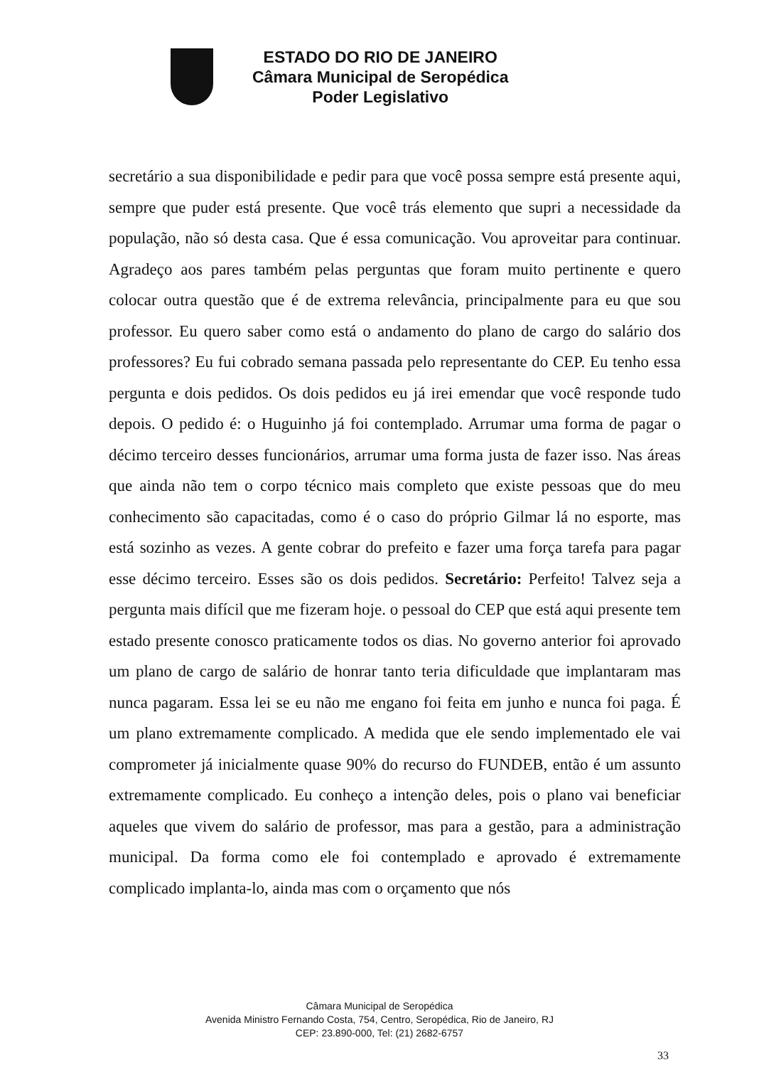ESTADO DO RIO DE JANEIRO
Câmara Municipal de Seropédica
Poder Legislativo
secretário a sua disponibilidade e pedir para que você possa sempre está presente aqui, sempre que puder está presente. Que você trás elemento que supri a necessidade da população, não só desta casa. Que é essa comunicação. Vou aproveitar para continuar. Agradeço aos pares também pelas perguntas que foram muito pertinente e quero colocar outra questão que é de extrema relevância, principalmente para eu que sou professor. Eu quero saber como está o andamento do plano de cargo do salário dos professores? Eu fui cobrado semana passada pelo representante do CEP. Eu tenho essa pergunta e dois pedidos. Os dois pedidos eu já irei emendar que você responde tudo depois. O pedido é: o Huguinho já foi contemplado. Arrumar uma forma de pagar o décimo terceiro desses funcionários, arrumar uma forma justa de fazer isso. Nas áreas que ainda não tem o corpo técnico mais completo que existe pessoas que do meu conhecimento são capacitadas, como é o caso do próprio Gilmar lá no esporte, mas está sozinho as vezes. A gente cobrar do prefeito e fazer uma força tarefa para pagar esse décimo terceiro. Esses são os dois pedidos. Secretário: Perfeito! Talvez seja a pergunta mais difícil que me fizeram hoje. o pessoal do CEP que está aqui presente tem estado presente conosco praticamente todos os dias. No governo anterior foi aprovado um plano de cargo de salário de honrar tanto teria dificuldade que implantaram mas nunca pagaram. Essa lei se eu não me engano foi feita em junho e nunca foi paga. É um plano extremamente complicado. A medida que ele sendo implementado ele vai comprometer já inicialmente quase 90% do recurso do FUNDEB, então é um assunto extremamente complicado. Eu conheço a intenção deles, pois o plano vai beneficiar aqueles que vivem do salário de professor, mas para a gestão, para a administração municipal. Da forma como ele foi contemplado e aprovado é extremamente complicado implanta-lo, ainda mas com o orçamento que nós
Câmara Municipal de Seropédica
Avenida Ministro Fernando Costa, 754, Centro, Seropédica, Rio de Janeiro, RJ
CEP: 23.890-000, Tel: (21) 2682-6757
33